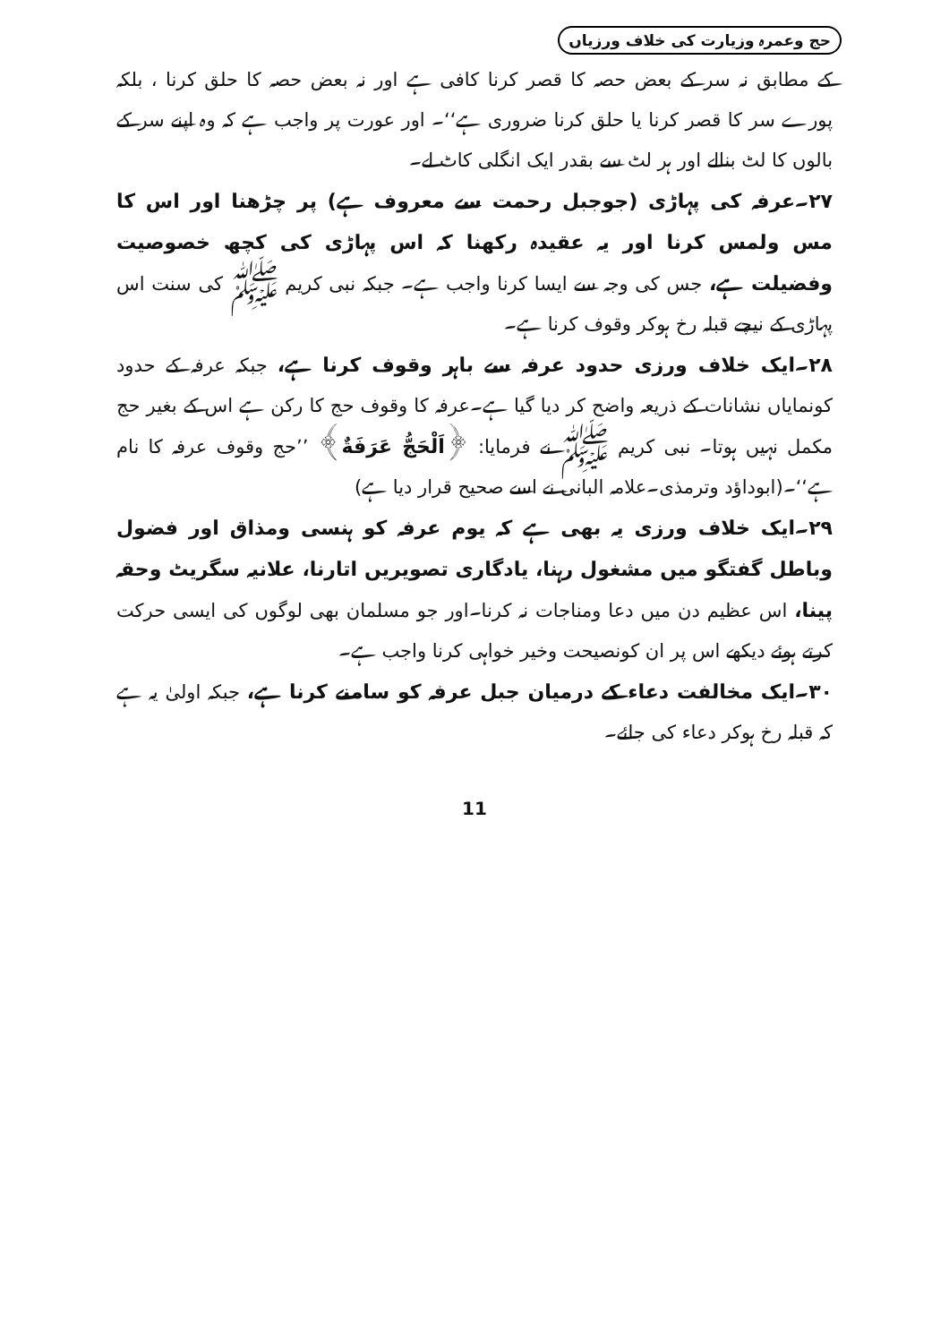حج وعمرہ وزیارت کی خلاف ورزیاں
کے مطابق نہ سر کے بعض حصہ کا قصر کرنا کافی ہے اور نہ بعض حصہ کا حلق کرنا ، بلکہ پورے سر کا قصر کرنا یا حلق کرنا ضروری ہے‘‘۔ اور عورت پر واجب ہے کہ وہ اپنے سر کے بالوں کا لٹ بنالے اور ہر لٹ سے بقدر ایک انگلی کاٹ لے۔
۲۷۔عرفہ کی پہاڑی (جوجبل رحمت سے معروف ہے) پر چڑھنا اور اس کا مس ولمس کرنا اور یہ عقیدہ رکھنا کہ اس پہاڑی کی کچھ خصوصیت وفضیلت ہے، جس کی وجہ سے ایسا کرنا واجب ہے۔ جبکہ نبی کریم ﷺ کی سنت اس پہاڑی کے نیچے قبلہ رخ ہوکر وقوف کرنا ہے۔
۲۸۔ایک خلاف ورزی حدود عرفہ سے باہر وقوف کرنا ہے، جبکہ عرفہ کے حدود کونمایاں نشانات کے ذریعہ واضح کر دیا گیا ہے۔عرفہ کا وقوف حج کا رکن ہے اس کے بغیر حج مکمل نہیں ہوتا۔ نبی کریم ﷺ نے فرمایا: ﴿اَلْحَجُّ عَرَفَةٌ﴾ ’’حج وقوف عرفہ کا نام ہے‘‘۔(ابوداؤد وترمذی۔علامہ البانی نے اسے صحیح قرار دیا ہے)
۲۹۔ایک خلاف ورزی یہ بھی ہے کہ یوم عرفہ کو ہنسی ومذاق اور فضول وباطل گفتگو میں مشغول رہنا، یادگاری تصویریں اتارنا، علانیہ سگریٹ وحقہ پینا، اس عظیم دن میں دعا ومناجات نہ کرنا۔اور جو مسلمان بھی لوگوں کی ایسی حرکت کرتے ہوئے دیکھے اس پر ان کونصیحت وخیر خواہی کرنا واجب ہے۔
۳۰۔ایک مخالفت دعاء کے درمیان جبل عرفہ کو سامنے کرنا ہے، جبکہ اولیٰ یہ ہے کہ قبلہ رخ ہوکر دعاء کی جائے۔
11